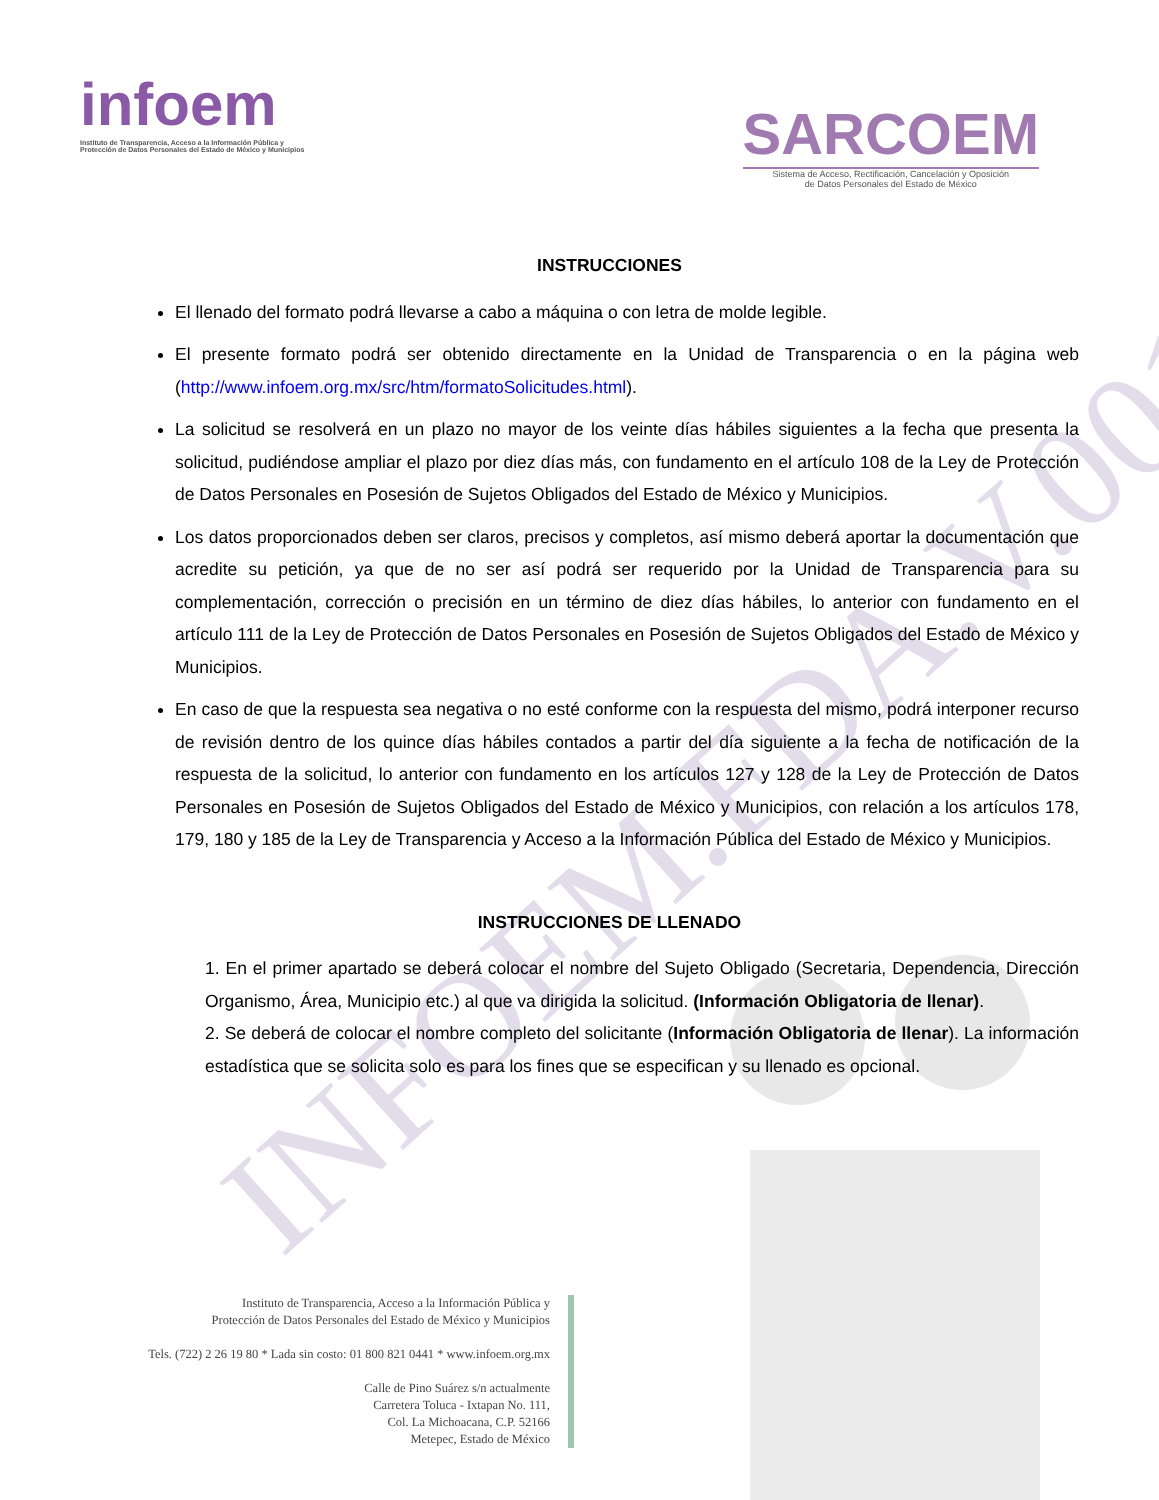INFOEM.FDA.V.001
infoem
Instituto de Transparencia, Acceso a la Información Pública y
Protección de Datos Personales del Estado de México y Municipios
SARCOEM
Sistema de Acceso, Rectificación, Cancelación y Oposición
de Datos Personales del Estado de México
INSTRUCCIONES
El llenado del formato podrá llevarse a cabo a máquina o con letra de molde legible.
El presente formato podrá ser obtenido directamente en la Unidad de Transparencia o en la página web (http://www.infoem.org.mx/src/htm/formatoSolicitudes.html).
La solicitud se resolverá en un plazo no mayor de los veinte días hábiles siguientes a la fecha que presenta la solicitud, pudiéndose ampliar el plazo por diez días más, con fundamento en el artículo 108 de la Ley de Protección de Datos Personales en Posesión de Sujetos Obligados del Estado de México y Municipios.
Los datos proporcionados deben ser claros, precisos y completos, así mismo deberá aportar la documentación que acredite su petición, ya que de no ser así podrá ser requerido por la Unidad de Transparencia para su complementación, corrección o precisión en un término de diez días hábiles, lo anterior con fundamento en el artículo 111 de la Ley de Protección de Datos Personales en Posesión de Sujetos Obligados del Estado de México y Municipios.
En caso de que la respuesta sea negativa o no esté conforme con la respuesta del mismo, podrá interponer recurso de revisión dentro de los quince días hábiles contados a partir del día siguiente a la fecha de notificación de la respuesta de la solicitud, lo anterior con fundamento en los artículos 127 y 128 de la Ley de Protección de Datos Personales en Posesión de Sujetos Obligados del Estado de México y Municipios, con relación a los artículos 178, 179, 180 y 185 de la Ley de Transparencia y Acceso a la Información Pública del Estado de México y Municipios.
INSTRUCCIONES DE LLENADO
1. En el primer apartado se deberá colocar el nombre del Sujeto Obligado (Secretaria, Dependencia, Dirección Organismo, Área, Municipio etc.) al que va dirigida la solicitud. (Información Obligatoria de llenar).
2. Se deberá de colocar el nombre completo del solicitante (Información Obligatoria de llenar). La información estadística que se solicita solo es para los fines que se especifican y su llenado es opcional.
Instituto de Transparencia, Acceso a la Información Pública y
Protección de Datos Personales del Estado de México y Municipios
Tels. (722) 2 26 19 80 * Lada sin costo: 01 800 821 0441 * www.infoem.org.mx
Calle de Pino Suárez s/n actualmente
Carretera Toluca - Ixtapan No. 111,
Col. La Michoacana, C.P. 52166
Metepec, Estado de México